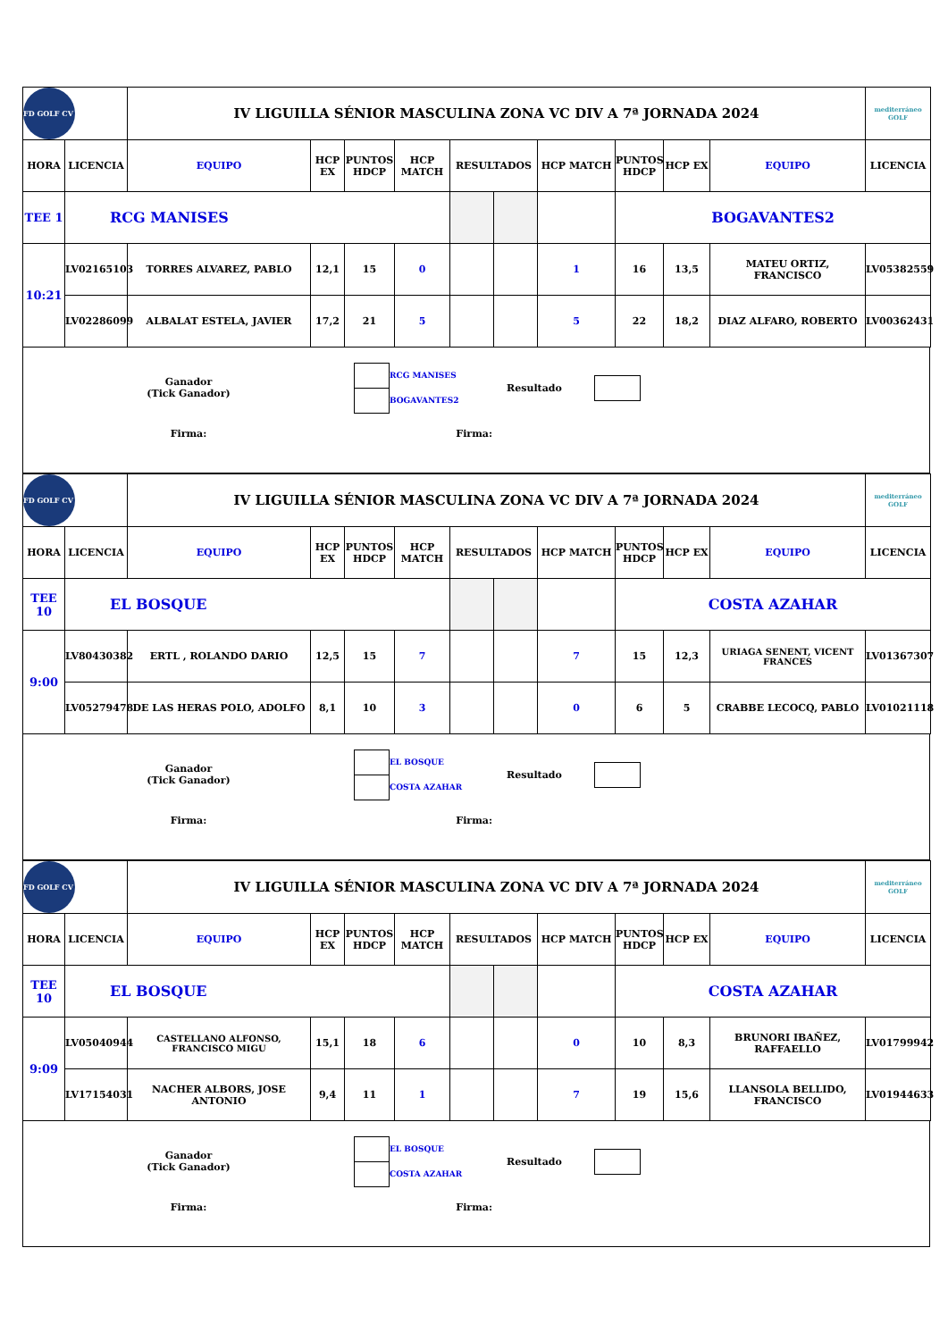| FD GOLF CV | | IV LIGUILLA SÉNIOR MASCULINA ZONA VC DIV A 7ª JORNADA 2024 | | | | | | | | | | mediterráneo GOLF |
| HORA | LICENCIA | EQUIPO | HCP EX | PUNTOS HDCP | HCP MATCH | RESULTADOS | | HCP MATCH | PUNTOS HDCP | HCP EX | EQUIPO | LICENCIA |
| TEE 1 | RCG MANISES | | | | | | | | BOGAVANTES2 | | | |
| 10:21 | LV02165103 | TORRES ALVAREZ, PABLO | 12,1 | 15 | 0 | | | 1 | 16 | 13,5 | MATEU ORTIZ, FRANCISCO | LV05382559 |
| | LV02286099 | ALBALAT ESTELA, JAVIER | 17,2 | 21 | 5 | | | 5 | 22 | 18,2 | DIAZ ALFARO, ROBERTO | LV00362431 |
| Ganador (Tick Ganador) | / / RCG MANISES / / / BOGAVANTES2 / | Resultado | | |
| Firma: | Firma: | | | |
| FD GOLF CV | | IV LIGUILLA SÉNIOR MASCULINA ZONA VC DIV A 7ª JORNADA 2024 | | | | | | | | | | mediterráneo GOLF |
| HORA | LICENCIA | EQUIPO | HCP EX | PUNTOS HDCP | HCP MATCH | RESULTADOS | | HCP MATCH | PUNTOS HDCP | HCP EX | EQUIPO | LICENCIA |
| TEE 10 | EL BOSQUE | | | | | | | | COSTA AZAHAR | | | |
| 9:00 | LV80430382 | ERTL , ROLANDO DARIO | 12,5 | 15 | 7 | | | 7 | 15 | 12,3 | URIAGA SENENT, VICENT FRANCES | LV01367307 |
| | LV05279478 | DE LAS HERAS POLO, ADOLFO | 8,1 | 10 | 3 | | | 0 | 6 | 5 | CRABBE LECOCQ, PABLO | LV01021118 |
| Ganador (Tick Ganador) | / / EL BOSQUE / / / COSTA AZAHAR / | Resultado | | |
| Firma: | Firma: | | | |
| FD GOLF CV | | IV LIGUILLA SÉNIOR MASCULINA ZONA VC DIV A 7ª JORNADA 2024 | | | | | | | | | | mediterráneo GOLF |
| HORA | LICENCIA | EQUIPO | HCP EX | PUNTOS HDCP | HCP MATCH | RESULTADOS | | HCP MATCH | PUNTOS HDCP | HCP EX | EQUIPO | LICENCIA |
| TEE 10 | EL BOSQUE | | | | | | | | COSTA AZAHAR | | | |
| 9:09 | LV05040944 | CASTELLANO ALFONSO, FRANCISCO MIGU | 15,1 | 18 | 6 | | | 0 | 10 | 8,3 | BRUNORI IBAÑEZ, RAFFAELLO | LV01799942 |
| | LV17154031 | NACHER ALBORS, JOSE ANTONIO | 9,4 | 11 | 1 | | | 7 | 19 | 15,6 | LLANSOLA BELLIDO, FRANCISCO | LV01944633 |
| Ganador (Tick Ganador) | / / EL BOSQUE / / / COSTA AZAHAR / | Resultado | | |
| Firma: | Firma: | | | |